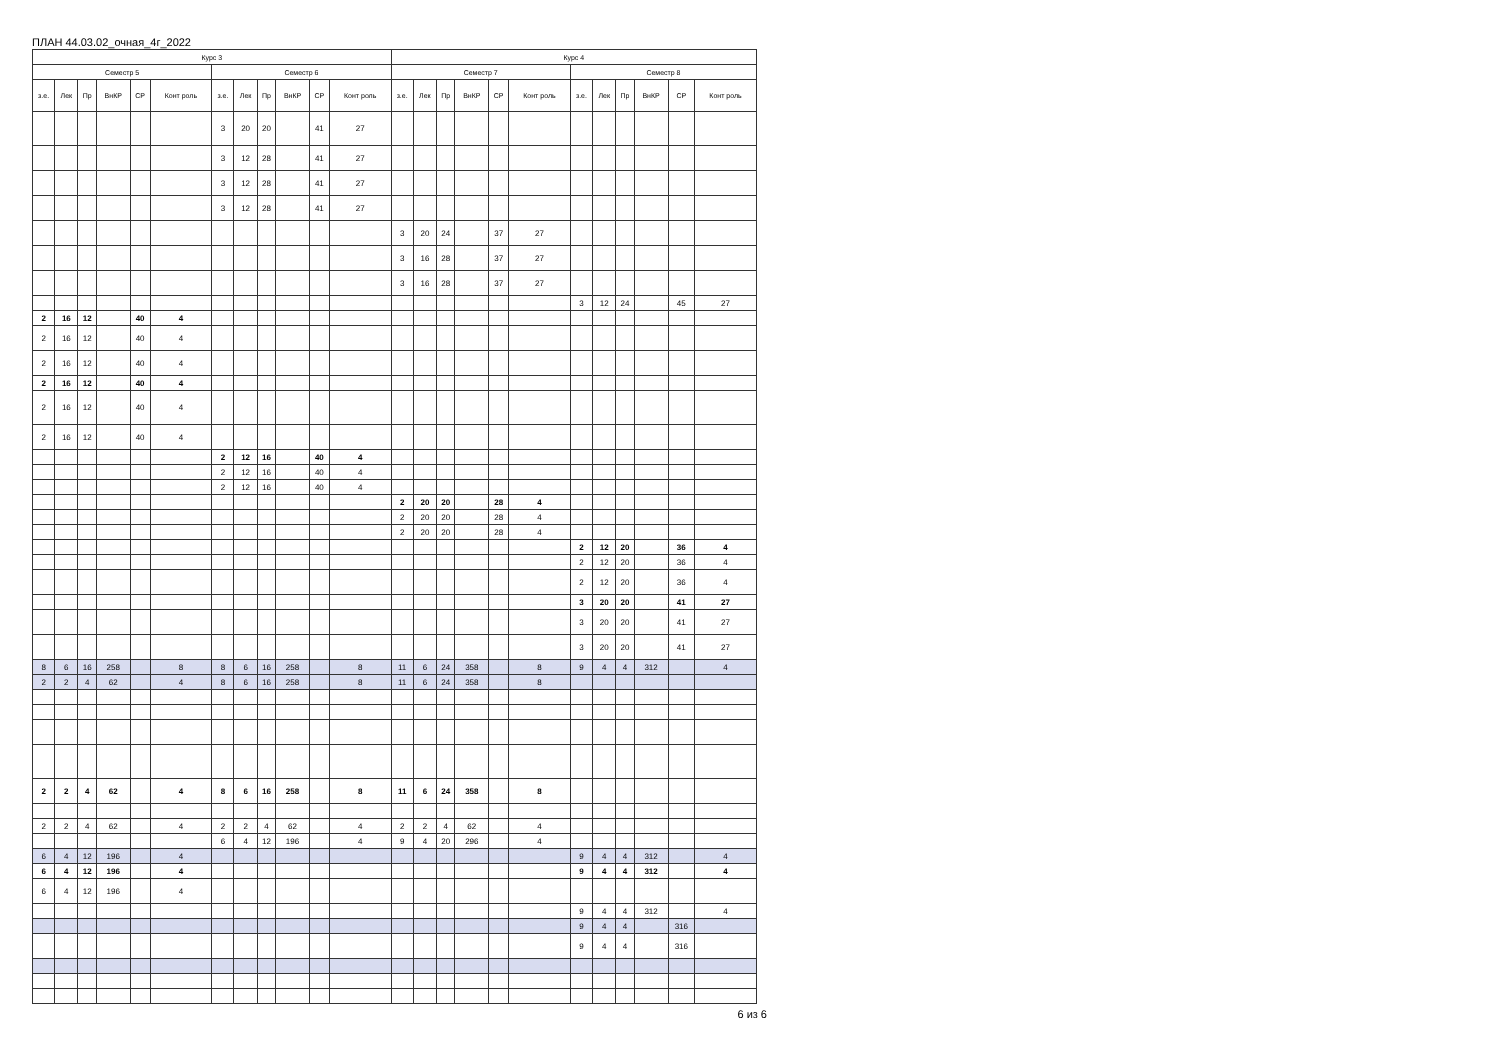ПЛАН 44.03.02_очная_4г_2022
| Курс 3 | | | | | | | | | | | | Курс 4 | | | | | | | | | | | |
| --- | --- | --- | --- | --- | --- | --- | --- | --- | --- | --- | --- | --- | --- | --- | --- | --- | --- | --- | --- | --- | --- | --- | --- |
| Семестр 5 | | | | | | Семестр 6 | | | | | | Семестр 7 | | | | | | Семестр 8 | | | | | |
| з.е. | Лек | Пр | ВнКР | СР | Конт роль | з.е. | Лек | Пр | ВнКР | СР | Конт роль | з.е. | Лек | Пр | ВнКР | СР | Конт роль | з.е. | Лек | Пр | ВнКР | СР | Конт роль |
| | | | | | | 3 | 20 | 20 | | 41 | 27 | | | | | | | | | | | | |
| | | | | | | 3 | 12 | 28 | | 41 | 27 | | | | | | | | | | | | |
| | | | | | | 3 | 12 | 28 | | 41 | 27 | | | | | | | | | | | | |
| | | | | | | 3 | 12 | 28 | | 41 | 27 | | | | | | | | | | | | |
| | | | | | | | | | | | | 3 | 20 | 24 | | 37 | 27 | | | | | | |
| | | | | | | | | | | | | 3 | 16 | 28 | | 37 | 27 | | | | | | |
| | | | | | | | | | | | | 3 | 16 | 28 | | 37 | 27 | | | | | | |
| | | | | | | | | | | | | | | | | | | 3 | 12 | 24 | | 45 | 27 |
| 2 | 16 | 12 | | 40 | 4 | | | | | | | | | | | | | | | | | | |
| 2 | 16 | 12 | | 40 | 4 | | | | | | | | | | | | | | | | | | |
| 2 | 16 | 12 | | 40 | 4 | | | | | | | | | | | | | | | | | | |
| 2 | 16 | 12 | | 40 | 4 | | | | | | | | | | | | | | | | | | |
| 2 | 16 | 12 | | 40 | 4 | | | | | | | | | | | | | | | | | | |
| 2 | 16 | 12 | | 40 | 4 | | | | | | | | | | | | | | | | | | |
| | | | | | | 2 | 12 | 16 | | 40 | 4 | | | | | | | | | | | | |
| | | | | | | 2 | 12 | 16 | | 40 | 4 | | | | | | | | | | | | |
| | | | | | | 2 | 12 | 16 | | 40 | 4 | | | | | | | | | | | | |
| | | | | | | | | | | | | 2 | 20 | 20 | | 28 | 4 | | | | | | |
| | | | | | | | | | | | | 2 | 20 | 20 | | 28 | 4 | | | | | | |
| | | | | | | | | | | | | 2 | 20 | 20 | | 28 | 4 | | | | | | |
| | | | | | | | | | | | | | | | | | | 2 | 12 | 20 | | 36 | 4 |
| | | | | | | | | | | | | | | | | | | 2 | 12 | 20 | | 36 | 4 |
| | | | | | | | | | | | | | | | | | | 2 | 12 | 20 | | 36 | 4 |
| | | | | | | | | | | | | | | | | | | 3 | 20 | 20 | | 41 | 27 |
| | | | | | | | | | | | | | | | | | | 3 | 20 | 20 | | 41 | 27 |
| | | | | | | | | | | | | | | | | | | 3 | 20 | 20 | | 41 | 27 |
| 8 | 6 | 16 | 258 | | 8 | 8 | 6 | 16 | 258 | | 8 | 11 | 6 | 24 | 358 | | 8 | 9 | 4 | 4 | 312 | | 4 |
| 2 | 2 | 4 | 62 | | 4 | 8 | 6 | 16 | 258 | | 8 | 11 | 6 | 24 | 358 | | 8 | | | | | | |
| 2 | 2 | 4 | 62 | | 4 | 8 | 6 | 16 | 258 | | 8 | 11 | 6 | 24 | 358 | | 8 | | | | | | |
| 2 | 2 | 4 | 62 | | 4 | 2 | 2 | 4 | 62 | | 4 | 2 | 2 | 4 | 62 | | 4 | | | | | | |
| | | | | | | 6 | 4 | 12 | 196 | | 4 | 9 | 4 | 20 | 296 | | 4 | | | | | | |
| 6 | 4 | 12 | 196 | | 4 | | | | | | | | | | | | | 9 | 4 | 4 | 312 | | 4 |
| 6 | 4 | 12 | 196 | | 4 | | | | | | | | | | | | | 9 | 4 | 4 | 312 | | 4 |
| 6 | 4 | 12 | 196 | | 4 | | | | | | | | | | | | | | | | | | |
| | | | | | | | | | | | | | | | | | | 9 | 4 | 4 | 312 | | 4 |
| | | | | | | | | | | | | | | | | | | 9 | 4 | 4 | | 316 | |
| | | | | | | | | | | | | | | | | | | 9 | 4 | 4 | | 316 | |
6 из 6